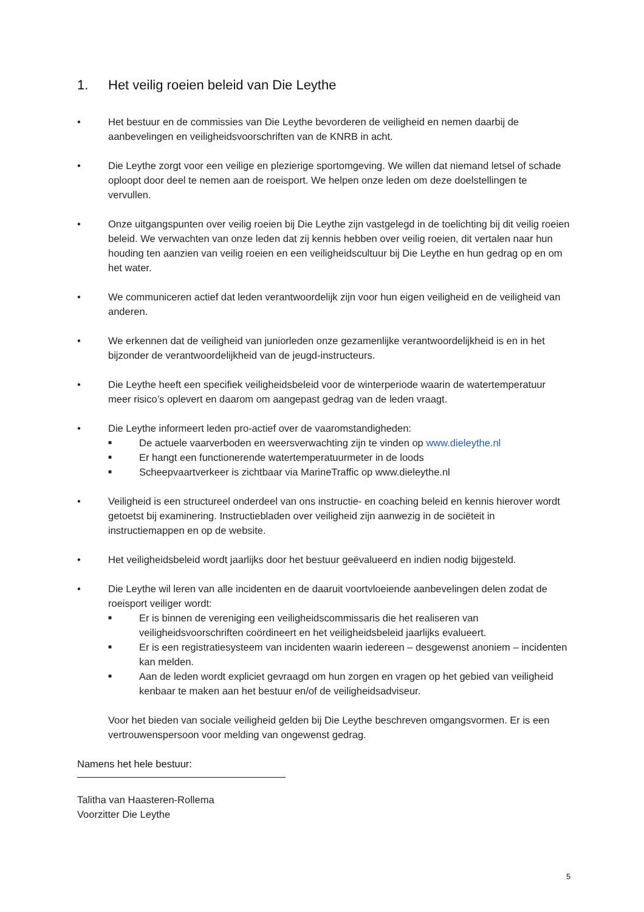1. Het veilig roeien beleid van Die Leythe
• Het bestuur en de commissies van Die Leythe bevorderen de veiligheid en nemen daarbij de aanbevelingen en veiligheidsvoorschriften van de KNRB in acht.
• Die Leythe zorgt voor een veilige en plezierige sportomgeving. We willen dat niemand letsel of schade oploopt door deel te nemen aan de roeisport. We helpen onze leden om deze doelstellingen te vervullen.
• Onze uitgangspunten over veilig roeien bij Die Leythe zijn vastgelegd in de toelichting bij dit veilig roeien beleid. We verwachten van onze leden dat zij kennis hebben over veilig roeien, dit vertalen naar hun houding ten aanzien van veilig roeien en een veiligheidscultuur bij Die Leythe en hun gedrag op en om het water.
• We communiceren actief dat leden verantwoordelijk zijn voor hun eigen veiligheid en de veiligheid van anderen.
• We erkennen dat de veiligheid van juniorleden onze gezamenlijke verantwoordelijkheid is en in het bijzonder de verantwoordelijkheid van de jeugd-instructeurs.
• Die Leythe heeft een specifiek veiligheidsbeleid voor de winterperiode waarin de watertemperatuur meer risico’s oplevert en daarom om aangepast gedrag van de leden vraagt.
• Die Leythe informeert leden pro-actief over de vaaromstandigheden:
■
De actuele vaarverboden en weersverwachting zijn te vinden op www.dieleythe.nl
■
Er hangt een functionerende watertemperatuurmeter in de loods
■
Scheepvaartverkeer is zichtbaar via MarineTraffic op www.dieleythe.nl
• Veiligheid is een structureel onderdeel van ons instructie- en coaching beleid en kennis hierover wordt getoetst bij examinering. Instructiebladen over veiligheid zijn aanwezig in de sociëteit in instructiemappen en op de website.
• Het veiligheidsbeleid wordt jaarlijks door het bestuur geëvalueerd en indien nodig bijgesteld.
• Die Leythe wil leren van alle incidenten en de daaruit voortvloeiende aanbevelingen delen zodat de roeisport veiliger wordt:
■
Er is binnen de vereniging een veiligheidscommissaris die het realiseren van veiligheidsvoorschriften coördineert en het veiligheidsbeleid jaarlijks evalueert.
■
Er is een registratiesysteem van incidenten waarin iedereen – desgewenst anoniem – incidenten kan melden.
■
Aan de leden wordt expliciet gevraagd om hun zorgen en vragen op het gebied van veiligheid kenbaar te maken aan het bestuur en/of de veiligheidsadviseur.
Voor het bieden van sociale veiligheid gelden bij Die Leythe beschreven omgangsvormen. Er is een vertrouwenspersoon voor melding van ongewenst gedrag.
Namens het hele bestuur:
Talitha van Haasteren-Rollema
Voorzitter Die Leythe
5